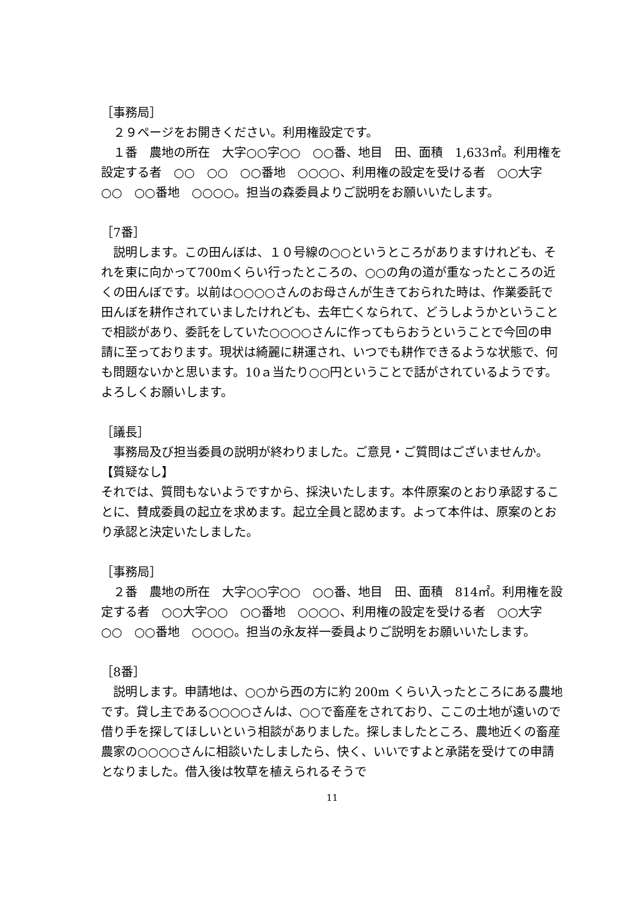［事務局］
　２９ページをお開きください。利用権設定です。
　１番　農地の所在　大字○○字○○　○○番、地目　田、面積　1,633㎡。利用権を設定する者　○○　○○　○○番地　○○○○、利用権の設定を受ける者　○○大字○○　○○番地　○○○○。担当の森委員よりご説明をお願いいたします。
［7番］
　説明します。この田んぼは、１０号線の○○というところがありますけれども、それを東に向かって700mくらい行ったところの、○○の角の道が重なったところの近くの田んぼです。以前は○○○○さんのお母さんが生きておられた時は、作業委託で田んぼを耕作されていましたけれども、去年亡くなられて、どうしようかということで相談があり、委託をしていた○○○○さんに作ってもらおうということで今回の申請に至っております。現状は綺麗に耕運され、いつでも耕作できるような状態で、何も問題ないかと思います。10ａ当たり○○円ということで話がされているようです。よろしくお願いします。
［議長］
　事務局及び担当委員の説明が終わりました。ご意見・ご質問はございませんか。
【質疑なし】
それでは、質問もないようですから、採決いたします。本件原案のとおり承認することに、賛成委員の起立を求めます。起立全員と認めます。よって本件は、原案のとおり承認と決定いたしました。
［事務局］
　２番　農地の所在　大字○○字○○　○○番、地目　田、面積　814㎡。利用権を設定する者　○○大字○○　○○番地　○○○○、利用権の設定を受ける者　○○大字○○　○○番地　○○○○。担当の永友祥一委員よりご説明をお願いいたします。
［8番］
　説明します。申請地は、○○から西の方に約 200m くらい入ったところにある農地です。貸し主である○○○○さんは、○○で畜産をされており、ここの土地が遠いので借り手を探してほしいという相談がありました。探しましたところ、農地近くの畜産農家の○○○○さんに相談いたしましたら、快く、いいですよと承諾を受けての申請となりました。借入後は牧草を植えられるそうで
11